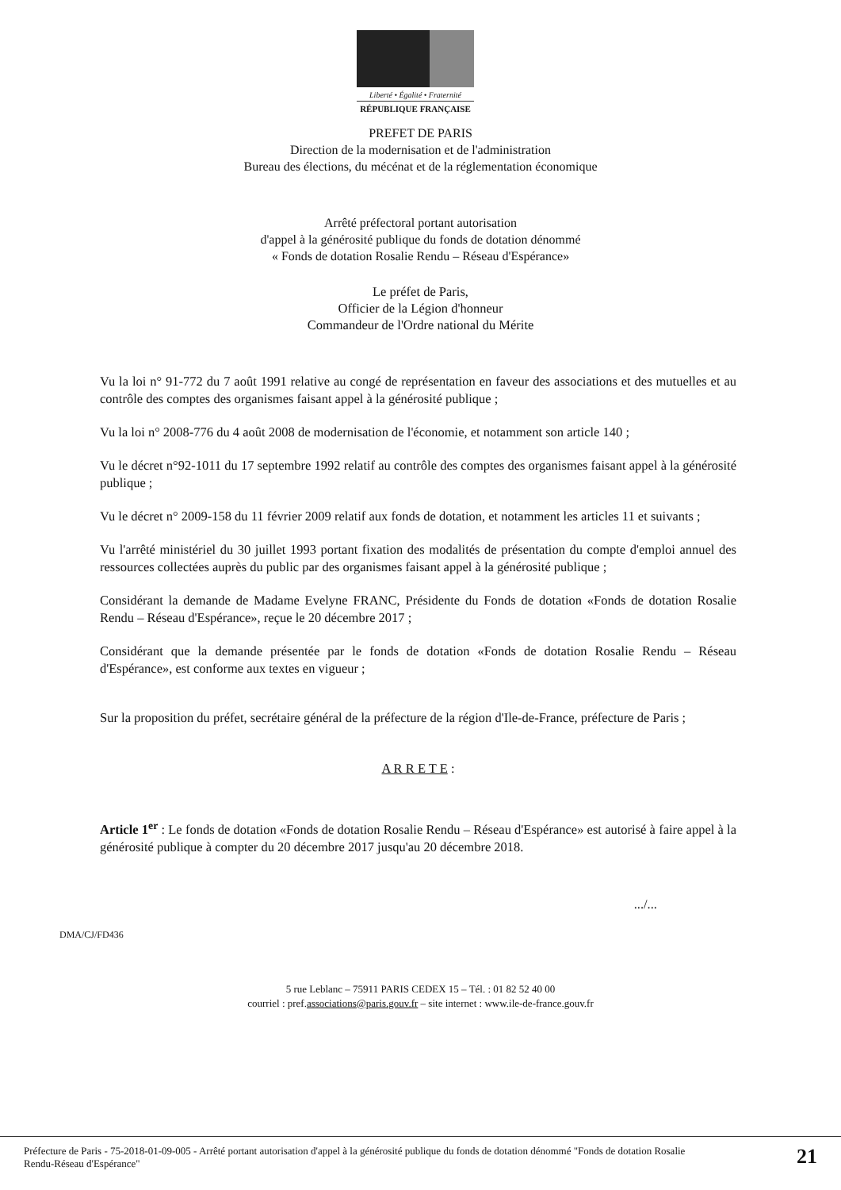Liberté • Égalité • Fraternité
RÉPUBLIQUE FRANÇAISE
PREFET DE PARIS
Direction de la modernisation et de l'administration
Bureau des élections, du mécénat et de la réglementation économique
Arrêté préfectoral portant autorisation
d'appel à la générosité publique du fonds de dotation dénommé
« Fonds de dotation Rosalie Rendu – Réseau d'Espérance»
Le préfet de Paris,
Officier de la Légion d'honneur
Commandeur de l'Ordre national du Mérite
Vu la loi n° 91-772 du 7 août 1991 relative au congé de représentation en faveur des associations et des mutuelles et au contrôle des comptes des organismes faisant appel à la générosité publique ;
Vu la loi n° 2008-776 du 4 août 2008 de modernisation de l'économie, et notamment son article 140 ;
Vu le décret n°92-1011 du 17 septembre 1992 relatif au contrôle des comptes des organismes faisant appel à la générosité publique ;
Vu le décret n° 2009-158 du 11 février 2009 relatif aux fonds de dotation, et notamment les articles 11 et suivants ;
Vu l'arrêté ministériel du 30 juillet 1993 portant fixation des modalités de présentation du compte d'emploi annuel des ressources collectées auprès du public par des organismes faisant appel à la générosité publique ;
Considérant la demande de Madame Evelyne FRANC, Présidente du Fonds de dotation «Fonds de dotation Rosalie Rendu – Réseau d'Espérance», reçue le 20 décembre 2017 ;
Considérant que la demande présentée par le fonds de dotation «Fonds de dotation Rosalie Rendu – Réseau d'Espérance», est conforme aux textes en vigueur ;
Sur la proposition du préfet, secrétaire général de la préfecture de la région d'Ile-de-France, préfecture de Paris ;
A R R E T E :
Article 1<sup>er</sup> : Le fonds de dotation «Fonds de dotation Rosalie Rendu – Réseau d'Espérance» est autorisé à faire appel à la générosité publique à compter du 20 décembre 2017 jusqu'au 20 décembre 2018.
.../...
DMA/CJ/FD436
5 rue Leblanc – 75911 PARIS CEDEX 15 – Tél. : 01 82 52 40 00
courriel : pref.associations@paris.gouv.fr – site internet : www.ile-de-france.gouv.fr
Préfecture de Paris - 75-2018-01-09-005 - Arrêté portant autorisation d'appel à la générosité publique du fonds de dotation dénommé "Fonds de dotation Rosalie
Rendu-Réseau d'Espérance"
21